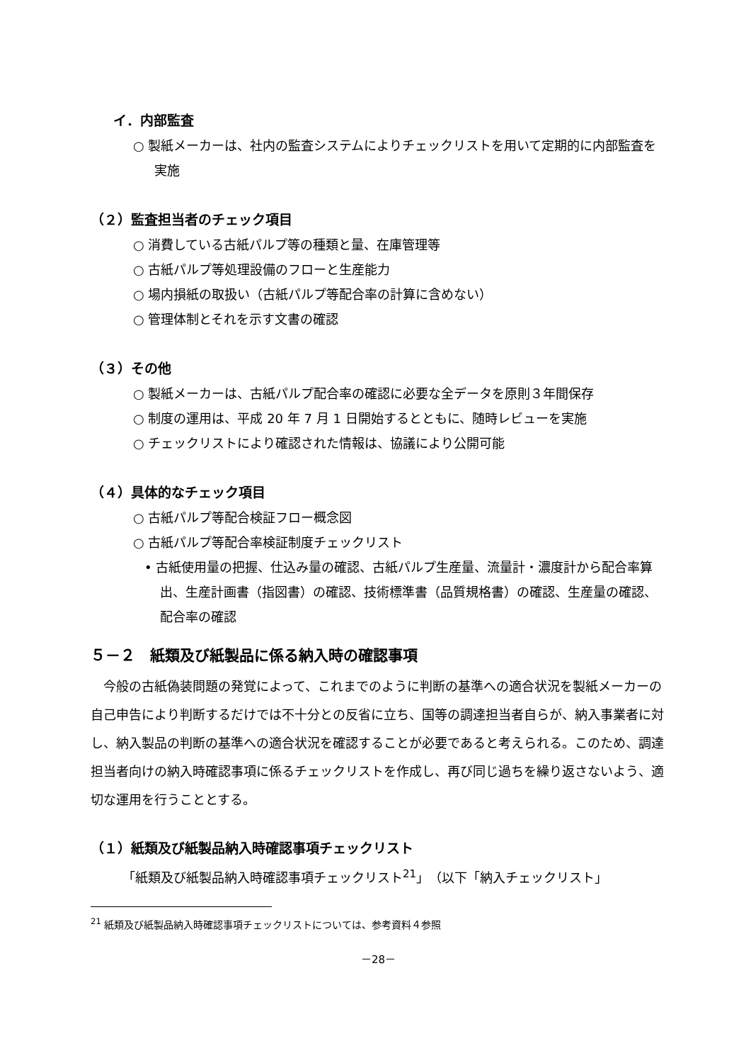イ．内部監査
○ 製紙メーカーは、社内の監査システムによりチェックリストを用いて定期的に内部監査を実施
（２）監査担当者のチェック項目
○ 消費している古紙パルプ等の種類と量、在庫管理等
○ 古紙パルプ等処理設備のフローと生産能力
○ 場内損紙の取扱い（古紙パルプ等配合率の計算に含めない）
○ 管理体制とそれを示す文書の確認
（３）その他
○ 製紙メーカーは、古紙パルプ配合率の確認に必要な全データを原則３年間保存
○ 制度の運用は、平成 20 年 7 月 1 日開始するとともに、随時レビューを実施
○ チェックリストにより確認された情報は、協議により公開可能
（４）具体的なチェック項目
○ 古紙パルプ等配合検証フロー概念図
○ 古紙パルプ等配合率検証制度チェックリスト
• 古紙使用量の把握、仕込み量の確認、古紙パルプ生産量、流量計・濃度計から配合率算出、生産計画書（指図書）の確認、技術標準書（品質規格書）の確認、生産量の確認、配合率の確認
５－２　紙類及び紙製品に係る納入時の確認事項
今般の古紙偽装問題の発覚によって、これまでのように判断の基準への適合状況を製紙メーカーの自己申告により判断するだけでは不十分との反省に立ち、国等の調達担当者自らが、納入事業者に対し、納入製品の判断の基準への適合状況を確認することが必要であると考えられる。このため、調達担当者向けの納入時確認事項に係るチェックリストを作成し、再び同じ過ちを繰り返さないよう、適切な運用を行うこととする。
（１）紙類及び紙製品納入時確認事項チェックリスト
「紙類及び紙製品納入時確認事項チェックリスト<sup>21</sup>」（以下「納入チェックリスト」
<sup>21</sup> 紙類及び紙製品納入時確認事項チェックリストについては、参考資料４参照
－28－